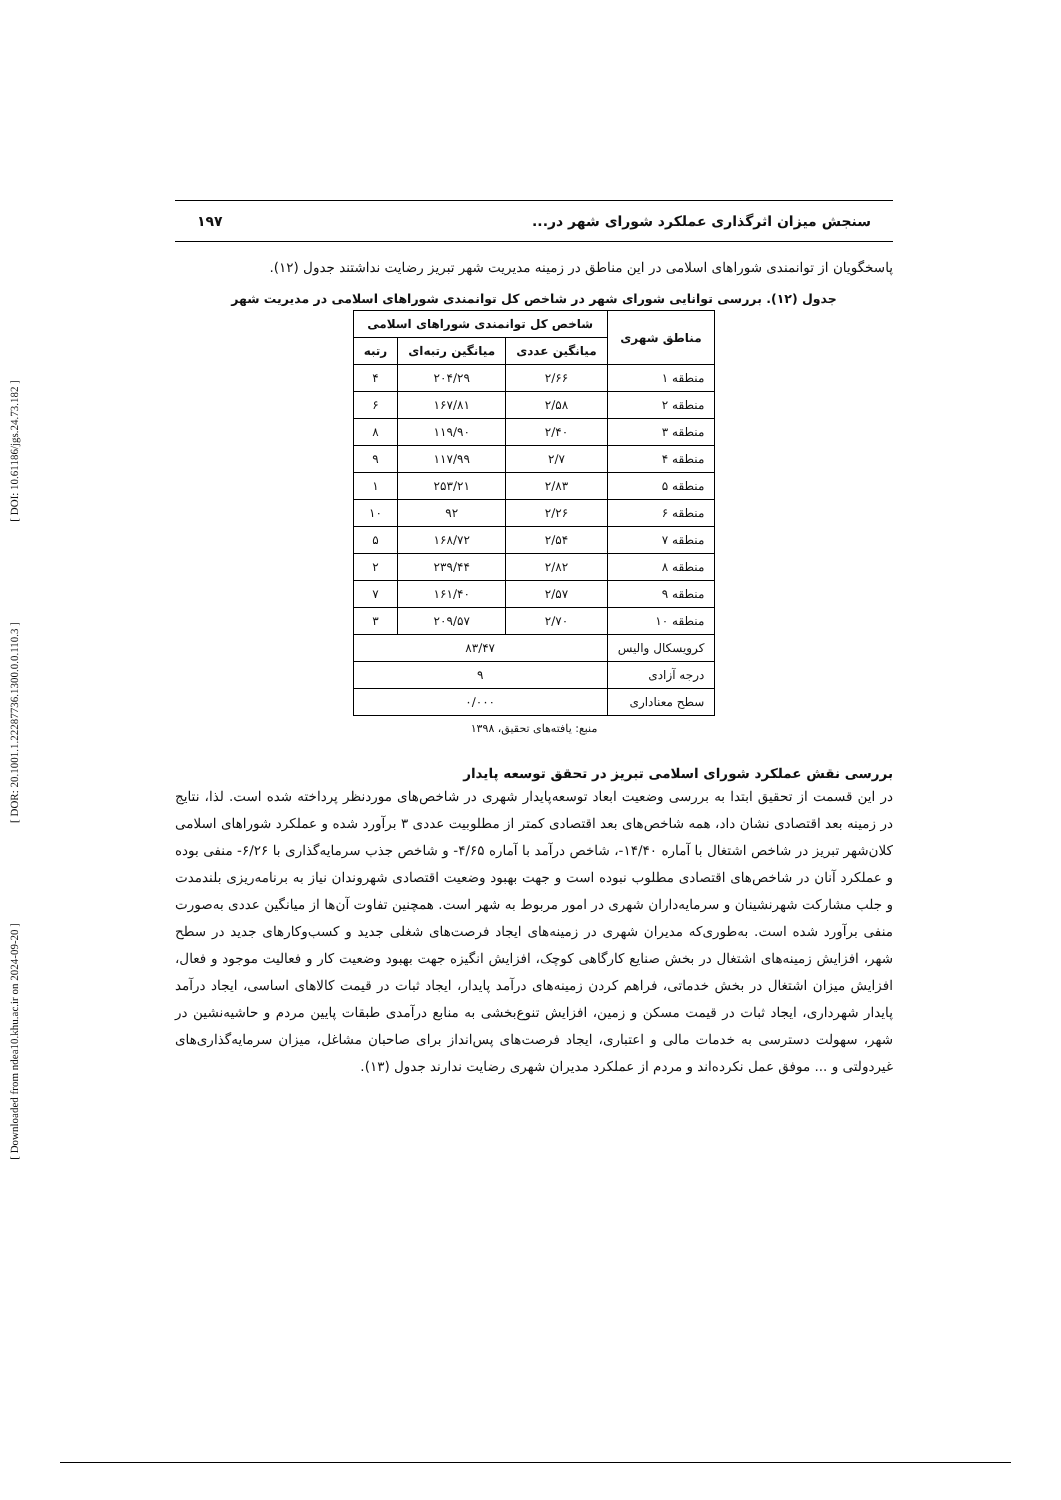[ DOI: 10.61186/jgs.24.73.182 ]
[ DOR: 20.1001.1.22287736.1300.0.0.110.3 ]
[ Downloaded from ndea10.khu.ac.ir on 2024-09-20 ]
سنجش میزان اثرگذاری عملکرد شورای شهر در... ۱۹۷
پاسخگویان از توانمندی شوراهای اسلامی در این مناطق در زمینه مدیریت شهر تبریز رضایت نداشتند جدول (۱۲).
جدول (۱۲). بررسی توانایی شورای شهر در شاخص کل توانمندی شوراهای اسلامی در مدیریت شهر
| مناطق شهری | شاخص کل توانمندی شوراهای اسلامی | | |
| --- | --- | --- | --- |
| | میانگین عددی | میانگین رتبه‌ای | رتبه |
| منطقه ۱ | ۲/۶۶ | ۲۰۴/۲۹ | ۴ |
| منطقه ۲ | ۲/۵۸ | ۱۶۷/۸۱ | ۶ |
| منطقه ۳ | ۲/۴۰ | ۱۱۹/۹۰ | ۸ |
| منطقه ۴ | ۲/۷ | ۱۱۷/۹۹ | ۹ |
| منطقه ۵ | ۲/۸۳ | ۲۵۳/۲۱ | ۱ |
| منطقه ۶ | ۲/۲۶ | ۹۲ | ۱۰ |
| منطقه ۷ | ۲/۵۴ | ۱۶۸/۷۲ | ۵ |
| منطقه ۸ | ۲/۸۲ | ۲۳۹/۴۴ | ۲ |
| منطقه ۹ | ۲/۵۷ | ۱۶۱/۴۰ | ۷ |
| منطقه ۱۰ | ۲/۷۰ | ۲۰۹/۵۷ | ۳ |
| کرویسکال والیس | ۸۳/۴۷ | | |
| درجه آزادی | ۹ | | |
| سطح معناداری | ۰/۰۰۰ | | |
منبع: یافته‌های تحقیق، ۱۳۹۸
بررسی نقش عملکرد شورای اسلامی تبریز در تحقق توسعه پایدار
در این قسمت از تحقیق ابتدا به بررسی وضعیت ابعاد توسعه‌پایدار شهری در شاخص‌های موردنظر پرداخته شده است. لذا، نتایج در زمینه بعد اقتصادی نشان داد، همه شاخص‌های بعد اقتصادی کمتر از مطلوبیت عددی ۳ برآورد شده و عملکرد شوراهای اسلامی کلان‌شهر تبریز در شاخص اشتغال با آماره ۱۴/۴۰-، شاخص درآمد با آماره ۴/۶۵- و شاخص جذب سرمایه‌گذاری با ۶/۲۶- منفی بوده و عملکرد آنان در شاخص‌های اقتصادی مطلوب نبوده است و جهت بهبود وضعیت اقتصادی شهروندان نیاز به برنامه‌ریزی بلندمدت و جلب مشارکت شهرنشینان و سرمایه‌داران شهری در امور مربوط به شهر است. همچنین تفاوت آن‌ها از میانگین عددی به‌صورت منفی برآورد شده است. به‌طوری‌که مدیران شهری در زمینه‌های ایجاد فرصت‌های شغلی جدید و کسب‌وکارهای جدید در سطح شهر، افزایش زمینه‌های اشتغال در بخش صنایع کارگاهی کوچک، افزایش انگیزه جهت بهبود وضعیت کار و فعالیت موجود و فعال، افزایش میزان اشتغال در بخش خدماتی، فراهم کردن زمینه‌های درآمد پایدار، ایجاد ثبات در قیمت کالاهای اساسی، ایجاد درآمد پایدار شهرداری، ایجاد ثبات در قیمت مسکن و زمین، افزایش تنوع‌بخشی به منابع درآمدی طبقات پایین مردم و حاشیه‌نشین در شهر، سهولت دسترسی به خدمات مالی و اعتباری، ایجاد فرصت‌های پس‌انداز برای صاحبان مشاغل، میزان سرمایه‌گذاری‌های غیردولتی و ... موفق عمل نکرده‌اند و مردم از عملکرد مدیران شهری رضایت ندارند جدول (۱۳).